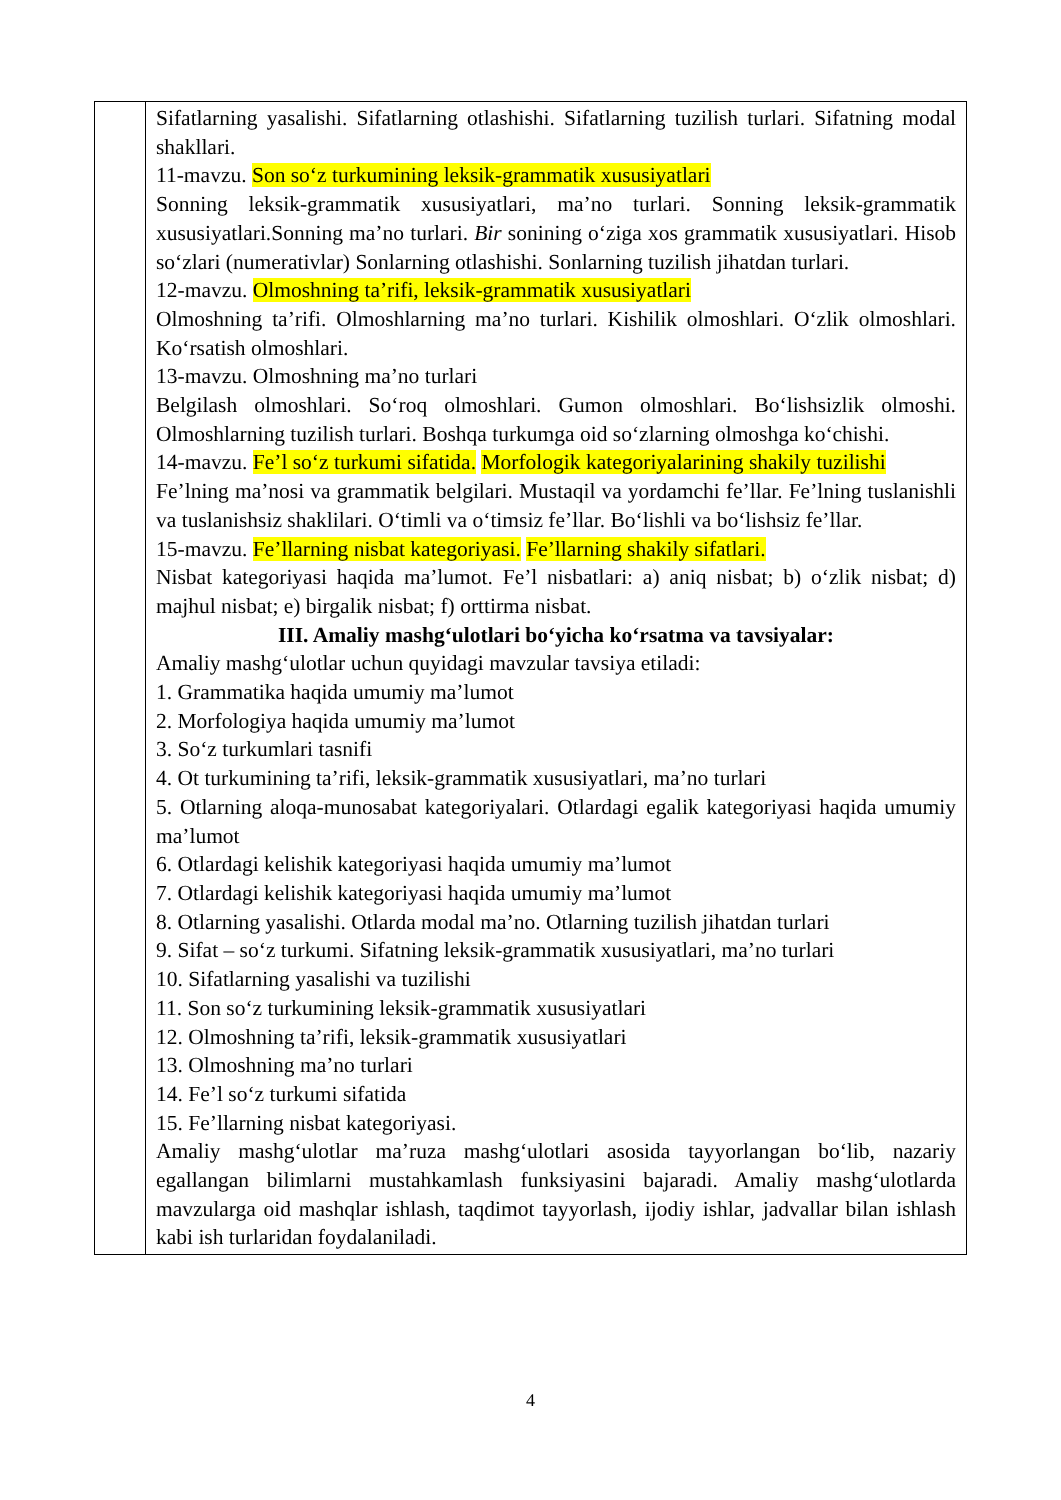| | Sifatlarning yasalishi. Sifatlarning otlashishi. Sifatlarning tuzilish turlari. Sifatning modal shakllari. 11-mavzu. Son so‘z turkumining leksik-grammatik xususiyatlari Sonning leksik-grammatik xususiyatlari, ma’no turlari. Sonning leksik-grammatik xususiyatlari.Sonning ma’no turlari. Bir sonining o‘ziga xos grammatik xususiyatlari. Hisob so‘zlari (numerativlar) Sonlarning otlashishi. Sonlarning tuzilish jihatdan turlari. 12-mavzu. Olmoshning ta’rifi, leksik-grammatik xususiyatlari Olmoshning ta’rifi. Olmoshlarning ma’no turlari. Kishilik olmoshlari. O‘zlik olmoshlari. Ko‘rsatish olmoshlari. 13-mavzu. Olmoshning ma’no turlari Belgilash olmoshlari. So‘roq olmoshlari. Gumon olmoshlari. Bo‘lishsizlik olmoshi. Olmoshlarning tuzilish turlari. Boshqa turkumga oid so‘zlarning olmoshga ko‘chishi. 14-mavzu. Fe’l so‘z turkumi sifatida. Morfologik kategoriyalarining shakily tuzilishi Fe’lning ma’nosi va grammatik belgilari. Mustaqil va yordamchi fe’llar. Fe’lning tuslanishli va tuslanishsiz shaklilari. O‘timli va o‘timsiz fe’llar. Bo‘lishli va bo‘lishsiz fe’llar. 15-mavzu. Fe’llarning nisbat kategoriyasi. Fe’llarning shakily sifatlari. Nisbat kategoriyasi haqida ma’lumot. Fe’l nisbatlari: a) aniq nisbat; b) o‘zlik nisbat; d) majhul nisbat; e) birgalik nisbat; f) orttirma nisbat. III. Amaliy mashg‘ulotlari bo‘yicha ko‘rsatma va tavsiyalar: Amaliy mashg‘ulotlar uchun quyidagi mavzular tavsiya etiladi: 1. Grammatika haqida umumiy ma’lumot 2. Morfologiya haqida umumiy ma’lumot 3. So‘z turkumlari tasnifi 4. Ot turkumining ta’rifi, leksik-grammatik xususiyatlari, ma’no turlari 5. Otlarning aloqa-munosabat kategoriyalari. Otlardagi egalik kategoriyasi haqida umumiy ma’lumot 6. Otlardagi kelishik kategoriyasi haqida umumiy ma’lumot 7. Otlardagi kelishik kategoriyasi haqida umumiy ma’lumot 8. Otlarning yasalishi. Otlarda modal ma’no. Otlarning tuzilish jihatdan turlari 9. Sifat – so‘z turkumi. Sifatning leksik-grammatik xususiyatlari, ma’no turlari 10. Sifatlarning yasalishi va tuzilishi 11. Son so‘z turkumining leksik-grammatik xususiyatlari 12. Olmoshning ta’rifi, leksik-grammatik xususiyatlari 13. Olmoshning ma’no turlari 14. Fe’l so‘z turkumi sifatida 15. Fe’llarning nisbat kategoriyasi. Amaliy mashg‘ulotlar ma’ruza mashg‘ulotlari asosida tayyorlangan bo‘lib, nazariy egallangan bilimlarni mustahkamlash funksiyasini bajaradi. Amaliy mashg‘ulotlarda mavzularga oid mashqlar ishlash, taqdimot tayyorlash, ijodiy ishlar, jadvallar bilan ishlash kabi ish turlaridan foydalaniladi. |
4